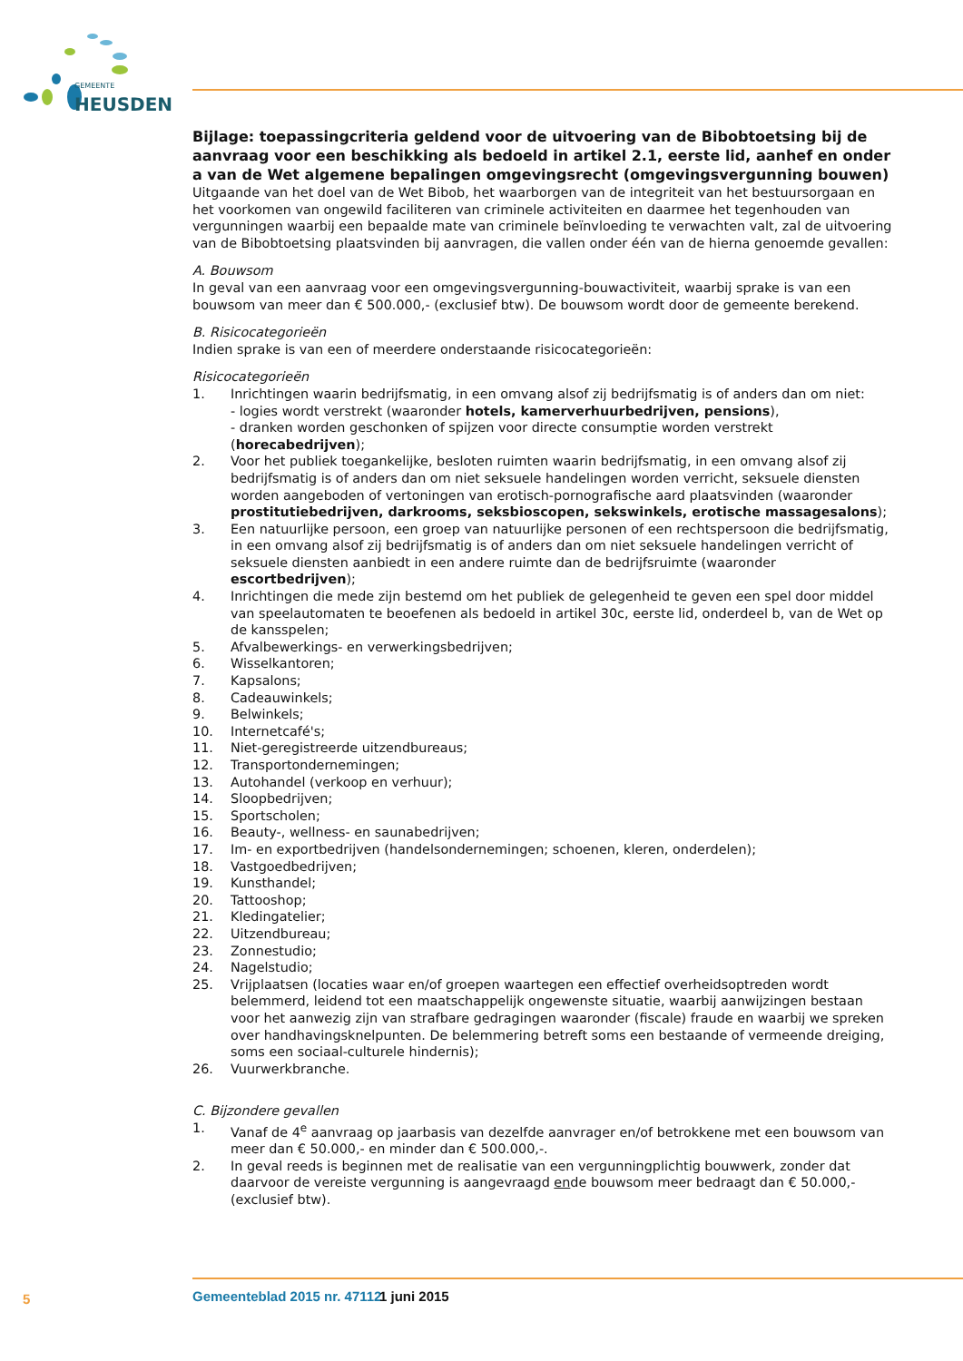GEMEENTE
HEUSDEN
Bijlage: toepassingcriteria geldend voor de uitvoering van de Bibobtoetsing bij de aanvraag voor een beschikking als bedoeld in artikel 2.1, eerste lid, aanhef en onder a van de Wet algemene bepalingen omgevingsrecht (omgevingsvergunning bouwen)
Uitgaande van het doel van de Wet Bibob, het waarborgen van de integriteit van het bestuursorgaan en het voorkomen van ongewild faciliteren van criminele activiteiten en daarmee het tegenhouden van vergunningen waarbij een bepaalde mate van criminele beïnvloeding te verwachten valt, zal de uitvoering van de Bibobtoetsing plaatsvinden bij aanvragen, die vallen onder één van de hierna genoemde gevallen:
A. Bouwsom
In geval van een aanvraag voor een omgevingsvergunning-bouwactiviteit, waarbij sprake is van een bouwsom van meer dan € 500.000,- (exclusief btw). De bouwsom wordt door de gemeente berekend.
B. Risicocategorieën
Indien sprake is van een of meerdere onderstaande risicocategorieën:
Risicocategorieën
1. Inrichtingen waarin bedrijfsmatig, in een omvang alsof zij bedrijfsmatig is of anders dan om niet:
- logies wordt verstrekt (waaronder hotels, kamerverhuurbedrijven, pensions),
- dranken worden geschonken of spijzen voor directe consumptie worden verstrekt (horecabedrijven);
2. Voor het publiek toegankelijke, besloten ruimten waarin bedrijfsmatig, in een omvang alsof zij bedrijfsmatig is of anders dan om niet seksuele handelingen worden verricht, seksuele diensten worden aangeboden of vertoningen van erotisch-pornografische aard plaatsvinden (waaronder prostitutiebedrijven, darkrooms, seksbioscopen, sekswinkels, erotische massagesalons);
3. Een natuurlijke persoon, een groep van natuurlijke personen of een rechtspersoon die bedrijfsmatig, in een omvang alsof zij bedrijfsmatig is of anders dan om niet seksuele handelingen verricht of seksuele diensten aanbiedt in een andere ruimte dan de bedrijfsruimte (waaronder escortbedrijven);
4. Inrichtingen die mede zijn bestemd om het publiek de gelegenheid te geven een spel door middel van speelautomaten te beoefenen als bedoeld in artikel 30c, eerste lid, onderdeel b, van de Wet op de kansspelen;
5. Afvalbewerkings- en verwerkingsbedrijven;
6. Wisselkantoren;
7. Kapsalons;
8. Cadeauwinkels;
9. Belwinkels;
10. Internetcafé's;
11. Niet-geregistreerde uitzendbureaus;
12. Transportondernemingen;
13. Autohandel (verkoop en verhuur);
14. Sloopbedrijven;
15. Sportscholen;
16. Beauty-, wellness- en saunabedrijven;
17. Im- en exportbedrijven (handelsondernemingen; schoenen, kleren, onderdelen);
18. Vastgoedbedrijven;
19. Kunsthandel;
20. Tattooshop;
21. Kledingatelier;
22. Uitzendbureau;
23. Zonnestudio;
24. Nagelstudio;
25. Vrijplaatsen (locaties waar en/of groepen waartegen een effectief overheidsoptreden wordt belemmerd, leidend tot een maatschappelijk ongewenste situatie, waarbij aanwijzingen bestaan voor het aanwezig zijn van strafbare gedragingen waaronder (fiscale) fraude en waarbij we spreken over handhavingsknelpunten. De belemmering betreft soms een bestaande of vermeende dreiging, soms een sociaal-culturele hindernis);
26. Vuurwerkbranche.
C. Bijzondere gevallen
1. Vanaf de 4<sup>e</sup> aanvraag op jaarbasis van dezelfde aanvrager en/of betrokkene met een bouwsom van meer dan € 50.000,- en minder dan € 500.000,-.
2. In geval reeds is beginnen met de realisatie van een vergunningplichtig bouwwerk, zonder dat daarvoor de vereiste vergunning is aangevraagd ende bouwsom meer bedraagt dan € 50.000,- (exclusief btw).
5 Gemeenteblad 2015 nr. 47112 1 juni 2015